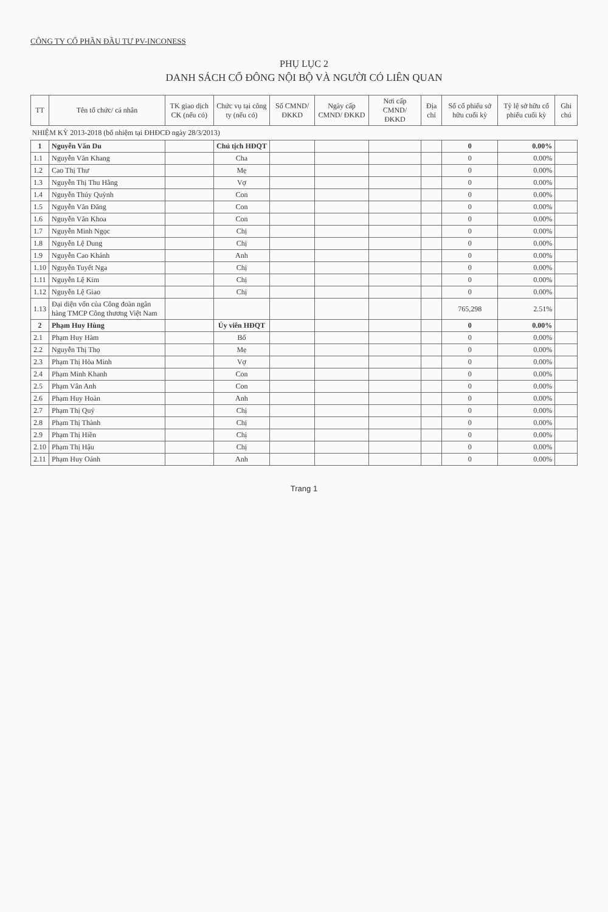CÔNG TY CỔ PHẦN ĐẦU TƯ PV-INCONESS
PHỤ LỤC 2
DANH SÁCH CỔ ĐÔNG NỘI BỘ VÀ NGƯỜI CÓ LIÊN QUAN
| TT | Tên tổ chức/ cá nhân | TK giao dịch CK (nếu có) | Chức vụ tại công ty (nếu có) | Số CMND/ ĐKKD | Ngày cấp CMND/ ĐKKD | Nơi cấp CMND/ ĐKKD | Địa chỉ | Số cổ phiếu sở hữu cuối kỳ | Tỷ lệ sở hữu cổ phiếu cuối kỳ | Ghi chú |
| --- | --- | --- | --- | --- | --- | --- | --- | --- | --- | --- |
| NHIỆM KỲ 2013-2018 (bổ nhiệm tại ĐHĐCĐ ngày 28/3/2013) | | | | | | | | | | |
| 1 | Nguyễn Văn Du | | Chủ tịch HĐQT | | | | | 0 | 0.00% | |
| 1.1 | Nguyễn Văn Khang | | Cha | | | | | 0 | 0.00% | |
| 1.2 | Cao Thị Thư | | Mẹ | | | | | 0 | 0.00% | |
| 1.3 | Nguyễn Thị Thu Hằng | | Vợ | | | | | 0 | 0.00% | |
| 1.4 | Nguyễn Thúy Quỳnh | | Con | | | | | 0 | 0.00% | |
| 1.5 | Nguyễn Văn Đăng | | Con | | | | | 0 | 0.00% | |
| 1.6 | Nguyễn Văn Khoa | | Con | | | | | 0 | 0.00% | |
| 1.7 | Nguyễn Minh Ngọc | | Chị | | | | | 0 | 0.00% | |
| 1.8 | Nguyễn Lệ Dung | | Chị | | | | | 0 | 0.00% | |
| 1.9 | Nguyễn Cao Khánh | | Anh | | | | | 0 | 0.00% | |
| 1.10 | Nguyễn Tuyết Nga | | Chị | | | | | 0 | 0.00% | |
| 1.11 | Nguyễn Lệ Kim | | Chị | | | | | 0 | 0.00% | |
| 1.12 | Nguyễn Lệ Giao | | Chị | | | | | 0 | 0.00% | |
| 1.13 | Đại diện vốn của Công đoàn ngân hàng TMCP Công thương Việt Nam | | | | | | | 765,298 | 2.51% | |
| 2 | Phạm Huy Hùng | | Ủy viên HĐQT | | | | | 0 | 0.00% | |
| 2.1 | Phạm Huy Hàm | | Bố | | | | | 0 | 0.00% | |
| 2.2 | Nguyễn Thị Thọ | | Mẹ | | | | | 0 | 0.00% | |
| 2.3 | Phạm Thị Hòa Minh | | Vợ | | | | | 0 | 0.00% | |
| 2.4 | Phạm Minh Khanh | | Con | | | | | 0 | 0.00% | |
| 2.5 | Phạm Vân Anh | | Con | | | | | 0 | 0.00% | |
| 2.6 | Phạm Huy Hoàn | | Anh | | | | | 0 | 0.00% | |
| 2.7 | Phạm Thị Quý | | Chị | | | | | 0 | 0.00% | |
| 2.8 | Phạm Thị Thành | | Chị | | | | | 0 | 0.00% | |
| 2.9 | Phạm Thị Hiền | | Chị | | | | | 0 | 0.00% | |
| 2.10 | Phạm Thị Hậu | | Chị | | | | | 0 | 0.00% | |
| 2.11 | Phạm Huy Oánh | | Anh | | | | | 0 | 0.00% | |
Trang 1